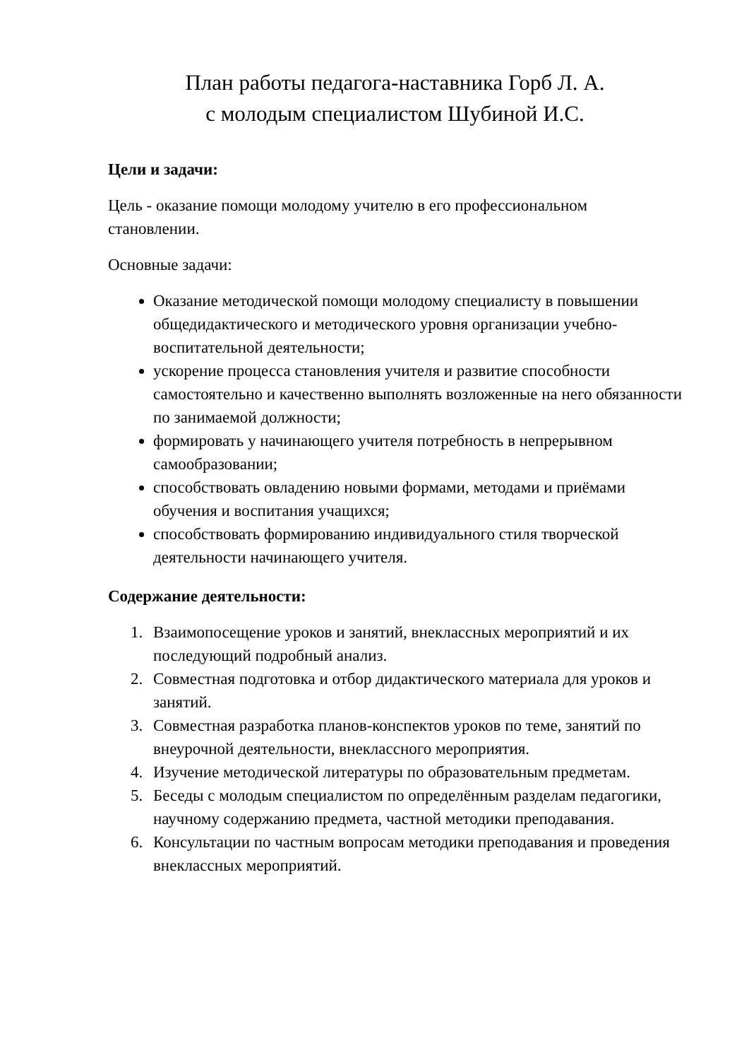План работы педагога-наставника Горб Л. А.
с молодым специалистом Шубиной И.С.
Цели и задачи:
Цель - оказание помощи молодому учителю в его профессиональном становлении.
Основные задачи:
Оказание методической помощи молодому специалисту в повышении общедидактического и методического уровня организации учебно-воспитательной деятельности;
ускорение процесса становления учителя и развитие способности самостоятельно и качественно выполнять возложенные на него обязанности по занимаемой должности;
формировать у начинающего учителя потребность в непрерывном самообразовании;
способствовать овладению новыми формами, методами и приёмами обучения и воспитания учащихся;
способствовать формированию индивидуального стиля творческой деятельности начинающего учителя.
Содержание деятельности:
1. Взаимопосещение уроков и занятий, внеклассных мероприятий и их последующий подробный анализ.
2. Совместная подготовка и отбор дидактического материала для уроков и занятий.
3. Совместная разработка планов-конспектов уроков по теме, занятий по внеурочной деятельности, внеклассного мероприятия.
4. Изучение методической литературы по образовательным предметам.
5. Беседы с молодым специалистом по определённым разделам педагогики, научному содержанию предмета, частной методики преподавания.
6. Консультации по частным вопросам методики преподавания и проведения внеклассных мероприятий.